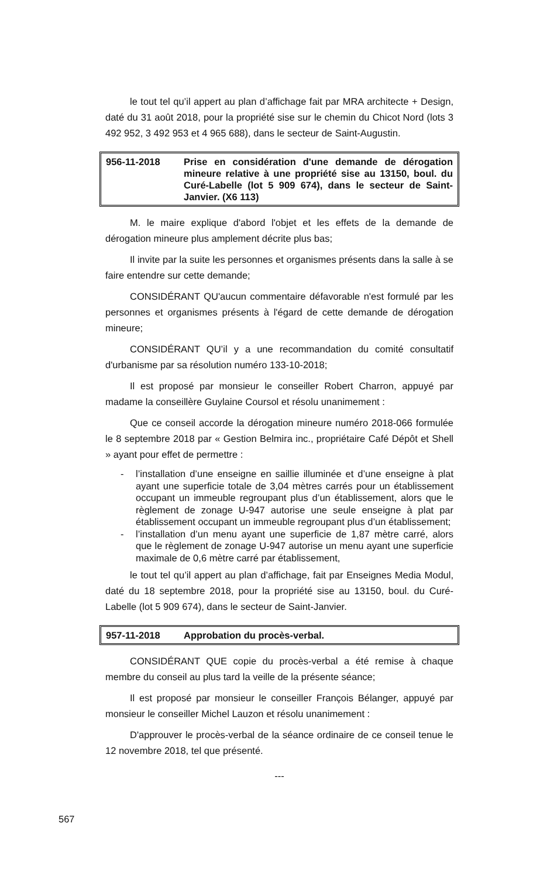le tout tel qu’il appert au plan d’affichage fait par MRA architecte + Design, daté du 31 août 2018, pour la propriété sise sur le chemin du Chicot Nord (lots 3 492 952, 3 492 953 et 4 965 688), dans le secteur de Saint-Augustin.
956-11-2018 Prise en considération d'une demande de dérogation mineure relative à une propriété sise au 13150, boul. du Curé-Labelle (lot 5 909 674), dans le secteur de Saint-Janvier. (X6 113)
M. le maire explique d'abord l'objet et les effets de la demande de dérogation mineure plus amplement décrite plus bas;
Il invite par la suite les personnes et organismes présents dans la salle à se faire entendre sur cette demande;
CONSIDÉRANT QU'aucun commentaire défavorable n'est formulé par les personnes et organismes présents à l'égard de cette demande de dérogation mineure;
CONSIDÉRANT QU’il y a une recommandation du comité consultatif d'urbanisme par sa résolution numéro 133-10-2018;
Il est proposé par monsieur le conseiller Robert Charron, appuyé par madame la conseillère Guylaine Coursol et résolu unanimement :
Que ce conseil accorde la dérogation mineure numéro 2018-066 formulée le 8 septembre 2018 par « Gestion Belmira inc., propriétaire Café Dépôt et Shell » ayant pour effet de permettre :
- l’installation d’une enseigne en saillie illuminée et d’une enseigne à plat ayant une superficie totale de 3,04 mètres carrés pour un établissement occupant un immeuble regroupant plus d’un établissement, alors que le règlement de zonage U-947 autorise une seule enseigne à plat par établissement occupant un immeuble regroupant plus d’un établissement;
- l’installation d’un menu ayant une superficie de 1,87 mètre carré, alors que le règlement de zonage U-947 autorise un menu ayant une superficie maximale de 0,6 mètre carré par établissement,
le tout tel qu’il appert au plan d’affichage, fait par Enseignes Media Modul, daté du 18 septembre 2018, pour la propriété sise au 13150, boul. du Curé-Labelle (lot 5 909 674), dans le secteur de Saint-Janvier.
957-11-2018 Approbation du procès-verbal.
CONSIDÉRANT QUE copie du procès-verbal a été remise à chaque membre du conseil au plus tard la veille de la présente séance;
Il est proposé par monsieur le conseiller François Bélanger, appuyé par monsieur le conseiller Michel Lauzon et résolu unanimement :
D'approuver le procès-verbal de la séance ordinaire de ce conseil tenue le 12 novembre 2018, tel que présenté.
---
567